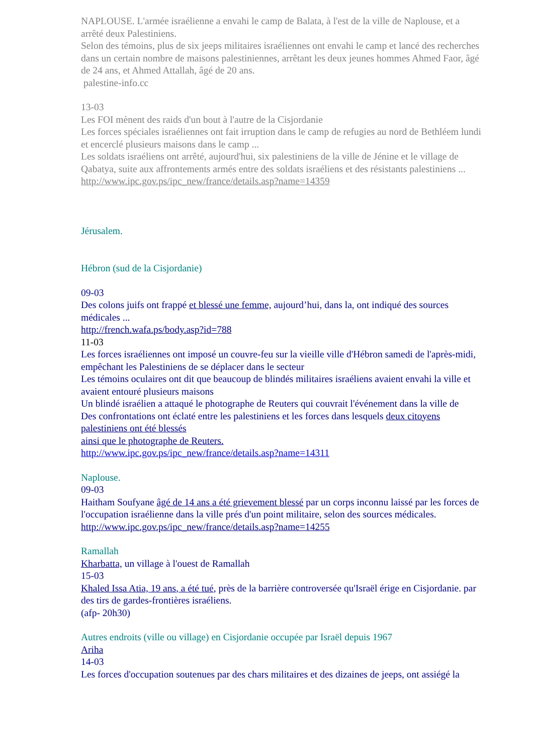NAPLOUSE. L'armée israélienne a envahi le camp de Balata, à l'est de la ville de Naplouse, et a arrêté deux Palestiniens.
Selon des témoins, plus de six jeeps militaires israéliennes ont envahi le camp et lancé des recherches dans un certain nombre de maisons palestiniennes, arrêtant les deux jeunes hommes Ahmed Faor, âgé de 24 ans, et Ahmed Attallah, âgé de 20 ans.
palestine-info.cc
13-03
Les FOI mènent des raids d'un bout à l'autre de la Cisjordanie
Les forces spéciales israéliennes ont fait irruption dans le camp de refugies au nord de Bethléem lundi et encerclé plusieurs maisons dans le camp ...
Les soldats israéliens ont arrêté, aujourd'hui, six palestiniens de la ville de Jénine et le village de Qabatya, suite aux affrontements armés entre des soldats israéliens et des résistants palestiniens ...
http://www.ipc.gov.ps/ipc_new/france/details.asp?name=14359
Jérusalem.
Hébron (sud de la Cisjordanie)
09-03
Des colons juifs ont frappé et blessé une femme, aujourd’hui, dans la, ont indiqué des sources médicales ...
http://french.wafa.ps/body.asp?id=788
11-03
Les forces israéliennes ont imposé un couvre-feu sur la vieille ville d'Hébron samedi de l'après-midi, empêchant les Palestiniens de se déplacer dans le secteur
Les témoins oculaires ont dit que beaucoup de blindés militaires israéliens avaient envahi la ville et avaient entouré plusieurs maisons
Un blindé israélien a attaqué le photographe de Reuters qui couvrait l'événement dans la ville de
Des confrontations ont éclaté entre les palestiniens et les forces dans lesquels deux citoyens palestiniens ont été blessés
ainsi que le photographe de Reuters.
http://www.ipc.gov.ps/ipc_new/france/details.asp?name=14311
Naplouse.
09-03
Haitham Soufyane âgé de 14 ans a été grievement blessé par un corps inconnu laissé par les forces de l'occupation israélienne dans la ville prés d'un point militaire, selon des sources médicales.
http://www.ipc.gov.ps/ipc_new/france/details.asp?name=14255
Ramallah
Kharbatta, un village à l'ouest de Ramallah
15-03
Khaled Issa Atia, 19 ans, a été tué, près de la barrière controversée qu'Israël érige en Cisjordanie. par des tirs de gardes-frontières israéliens.
(afp- 20h30)
Autres endroits (ville ou village) en Cisjordanie occupée par Israël depuis 1967
Ariha
14-03
Les forces d'occupation soutenues par des chars militaires et des dizaines de jeeps, ont assiégé la